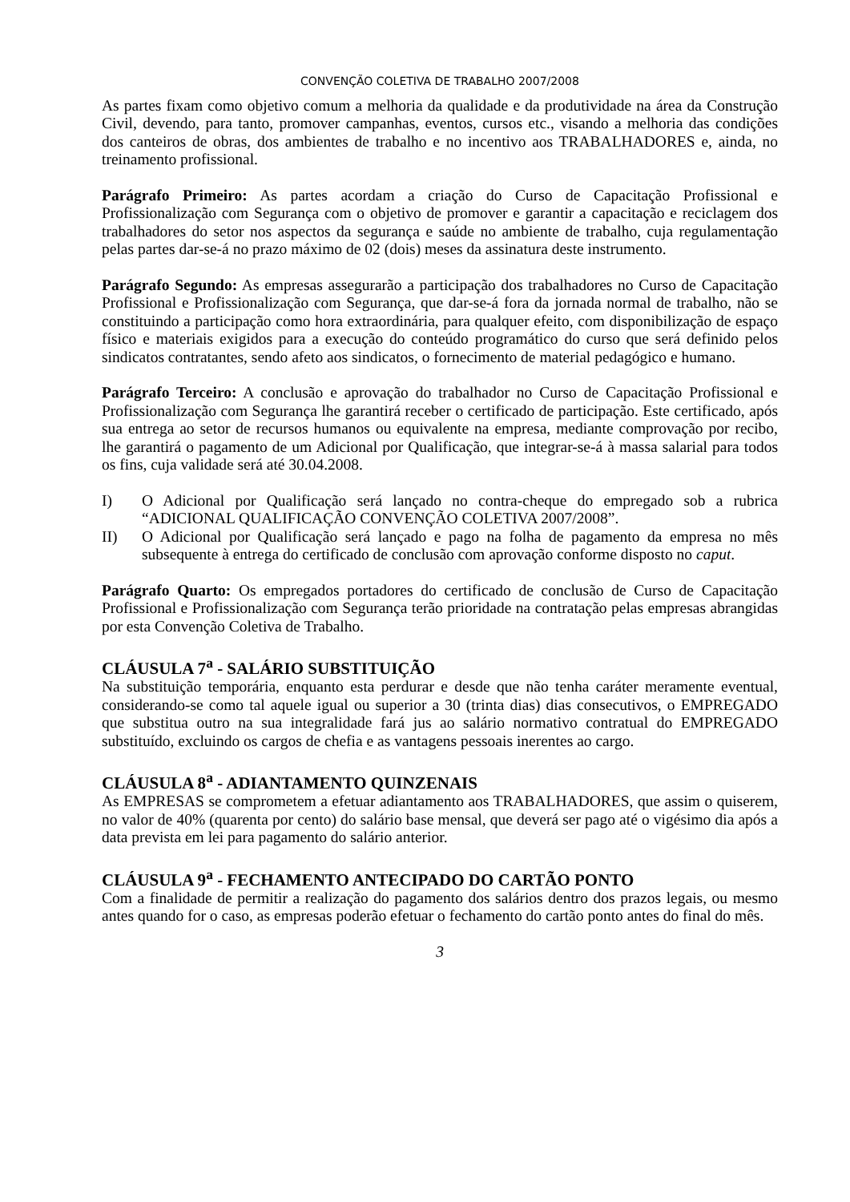CONVENÇÃO COLETIVA DE TRABALHO 2007/2008
As partes fixam como objetivo comum a melhoria da qualidade e da produtividade na área da Construção Civil, devendo, para tanto, promover campanhas, eventos, cursos etc., visando a melhoria das condições dos canteiros de obras, dos ambientes de trabalho e no incentivo aos TRABALHADORES e, ainda, no treinamento profissional.
Parágrafo Primeiro: As partes acordam a criação do Curso de Capacitação Profissional e Profissionalização com Segurança com o objetivo de promover e garantir a capacitação e reciclagem dos trabalhadores do setor nos aspectos da segurança e saúde no ambiente de trabalho, cuja regulamentação pelas partes dar-se-á no prazo máximo de 02 (dois) meses da assinatura deste instrumento.
Parágrafo Segundo: As empresas assegurarão a participação dos trabalhadores no Curso de Capacitação Profissional e Profissionalização com Segurança, que dar-se-á fora da jornada normal de trabalho, não se constituindo a participação como hora extraordinária, para qualquer efeito, com disponibilização de espaço físico e materiais exigidos para a execução do conteúdo programático do curso que será definido pelos sindicatos contratantes, sendo afeto aos sindicatos, o fornecimento de material pedagógico e humano.
Parágrafo Terceiro: A conclusão e aprovação do trabalhador no Curso de Capacitação Profissional e Profissionalização com Segurança lhe garantirá receber o certificado de participação. Este certificado, após sua entrega ao setor de recursos humanos ou equivalente na empresa, mediante comprovação por recibo, lhe garantirá o pagamento de um Adicional por Qualificação, que integrar-se-á à massa salarial para todos os fins, cuja validade será até 30.04.2008.
I) O Adicional por Qualificação será lançado no contra-cheque do empregado sob a rubrica “ADICIONAL QUALIFICAÇÃO CONVENÇÃO COLETIVA 2007/2008”.
II) O Adicional por Qualificação será lançado e pago na folha de pagamento da empresa no mês subsequente à entrega do certificado de conclusão com aprovação conforme disposto no caput.
Parágrafo Quarto: Os empregados portadores do certificado de conclusão de Curso de Capacitação Profissional e Profissionalização com Segurança terão prioridade na contratação pelas empresas abrangidas por esta Convenção Coletiva de Trabalho.
CLÁUSULA 7<sup>a</sup> - SALÁRIO SUBSTITUIÇÃO
Na substituição temporária, enquanto esta perdurar e desde que não tenha caráter meramente eventual, considerando-se como tal aquele igual ou superior a 30 (trinta dias) dias consecutivos, o EMPREGADO que substitua outro na sua integralidade fará jus ao salário normativo contratual do EMPREGADO substituído, excluindo os cargos de chefia e as vantagens pessoais inerentes ao cargo.
CLÁUSULA 8<sup>a</sup> - ADIANTAMENTO QUINZENAIS
As EMPRESAS se comprometem a efetuar adiantamento aos TRABALHADORES, que assim o quiserem, no valor de 40% (quarenta por cento) do salário base mensal, que deverá ser pago até o vigésimo dia após a data prevista em lei para pagamento do salário anterior.
CLÁUSULA 9<sup>a</sup> - FECHAMENTO ANTECIPADO DO CARTÃO PONTO
Com a finalidade de permitir a realização do pagamento dos salários dentro dos prazos legais, ou mesmo antes quando for o caso, as empresas poderão efetuar o fechamento do cartão ponto antes do final do mês.
3